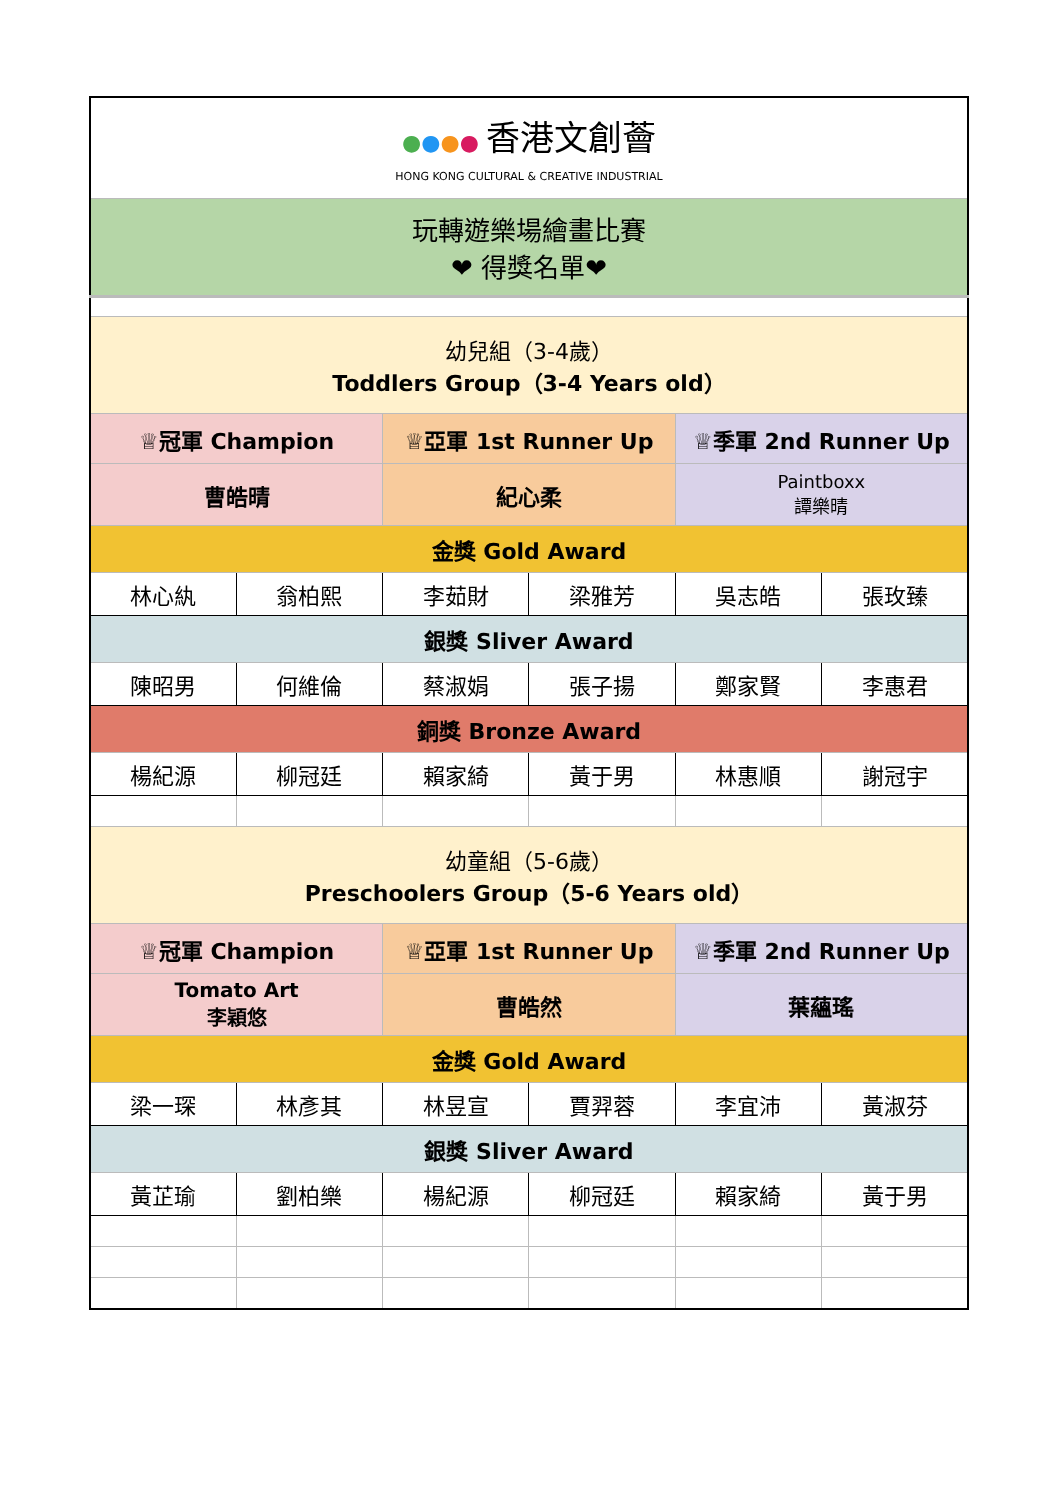| ● ● ● ● 香港文創薈 HONG KONG CULTURAL & CREATIVE INDUSTRIAL | | | | | |
| 玩轉遊樂場繪畫比賽 ❤ 得獎名單❤ | | | | | |
| 幼兒組（3-4歲） Toddlers Group（3-4 Years old） | | | | | |
| ♕冠軍 Champion | | ♕亞軍 1st Runner Up | | ♕季軍 2nd Runner Up | |
| 曹皓晴 | | 紀心柔 | | Paintboxx 譚樂晴 | |
| 金獎 Gold Award | | | | | |
| 林心紈 | 翁柏熙 | 李茹財 | 梁雅芳 | 吳志皓 | 張玫臻 |
| 銀獎 Sliver Award | | | | | |
| 陳昭男 | 何維倫 | 蔡淑娟 | 張子揚 | 鄭家賢 | 李惠君 |
| 銅獎 Bronze Award | | | | | |
| 楊紀源 | 柳冠廷 | 賴家綺 | 黃于男 | 林惠順 | 謝冠宇 |
| 幼童組（5-6歲） Preschoolers Group（5-6 Years old） | | | | | |
| ♕冠軍 Champion | | ♕亞軍 1st Runner Up | | ♕季軍 2nd Runner Up | |
| Tomato Art 李穎悠 | | 曹皓然 | | 葉蘊瑤 | |
| 金獎 Gold Award | | | | | |
| 梁一琛 | 林彥其 | 林昱宣 | 賈羿蓉 | 李宜沛 | 黃淑芬 |
| 銀獎 Sliver Award | | | | | |
| 黃芷瑜 | 劉柏樂 | 楊紀源 | 柳冠廷 | 賴家綺 | 黃于男 |